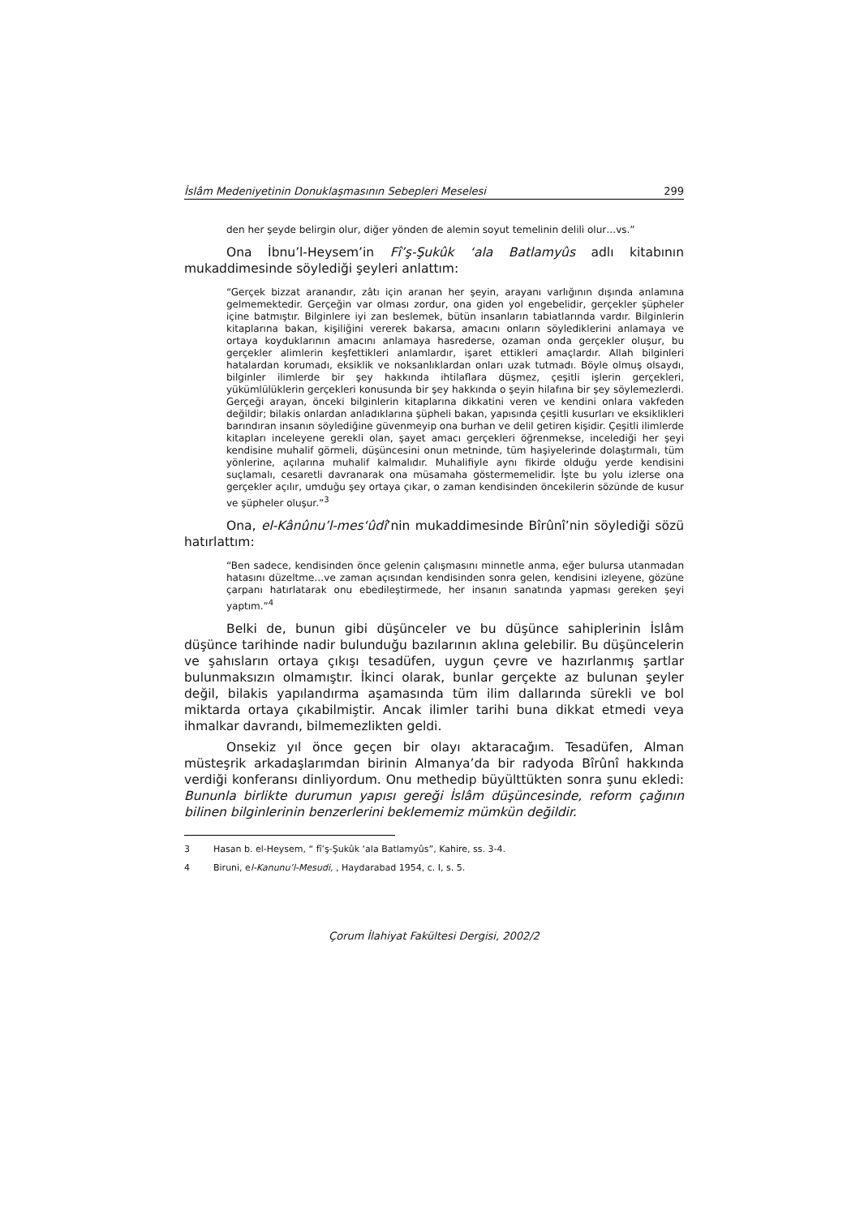İslâm Medeniyetinin Donuklaşmasının Sebepleri Meselesi 299
den her şeyde belirgin olur, diğer yönden de alemin soyut temelinin delili olur…vs.”
Ona İbnu’l-Heysem’in Fî’ş-Şukûk ‘ala Batlamyûs adlı kitabının mukaddimesinde söylediği şeyleri anlattım:
“Gerçek bizzat aranandır, zâtı için aranan her şeyin, arayanı varlığının dışında anlamına gelmemektedir. Gerçeğin var olması zordur, ona giden yol engebelidir, gerçekler şüpheler içine batmıştır. Bilginlere iyi zan beslemek, bütün insanların tabiatlarında vardır. Bilginlerin kitaplarına bakan, kişiliğini vererek bakarsa, amacını onların söylediklerini anlamaya ve ortaya koyduklarının amacını anlamaya hasrederse, ozaman onda gerçekler oluşur, bu gerçekler alimlerin keşfettikleri anlamlardır, işaret ettikleri amaçlardır. Allah bilginleri hatalardan korumadı, eksiklik ve noksanlıklardan onları uzak tutmadı. Böyle olmuş olsaydı, bilginler ilimlerde bir şey hakkında ihtilaflara düşmez, çeşitli işlerin gerçekleri, yükümlülüklerin gerçekleri konusunda bir şey hakkında o şeyin hilafına bir şey söylemezlerdi. Gerçeği arayan, önceki bilginlerin kitaplarına dikkatini veren ve kendini onlara vakfeden değildir; bilakis onlardan anladıklarına şüpheli bakan, yapısında çeşitli kusurları ve eksiklikleri barındıran insanın söylediğine güvenmeyip ona burhan ve delil getiren kişidir. Çeşitli ilimlerde kitapları inceleyene gerekli olan, şayet amacı gerçekleri öğrenmekse, incelediği her şeyi kendisine muhalif görmeli, düşüncesini onun metninde, tüm haşiyelerinde dolaştırmalı, tüm yönlerine, açılarına muhalif kalmalıdır. Muhalifiyle aynı fikirde olduğu yerde kendisini suçlamalı, cesaretli davranarak ona müsamaha göstermemelidir. İşte bu yolu izlerse ona gerçekler açılır, umduğu şey ortaya çıkar, o zaman kendisinden öncekilerin sözünde de kusur ve şüpheler oluşur.”<sup>3</sup>
Ona, el-Kânûnu’l-mes‘ûdî’nin mukaddimesinde Bîrûnî’nin söylediği sözü hatırlattım:
“Ben sadece, kendisinden önce gelenin çalışmasını minnetle anma, eğer bulursa utanmadan hatasını düzeltme…ve zaman açısından kendisinden sonra gelen, kendisini izleyene, gözüne çarpanı hatırlatarak onu ebedileştirmede, her insanın sanatında yapması gereken şeyi yaptım.”<sup>4</sup>
Belki de, bunun gibi düşünceler ve bu düşünce sahiplerinin İslâm düşünce tarihinde nadir bulunduğu bazılarının aklına gelebilir. Bu düşüncelerin ve şahısların ortaya çıkışı tesadüfen, uygun çevre ve hazırlanmış şartlar bulunmaksızın olmamıştır. İkinci olarak, bunlar gerçekte az bulunan şeyler değil, bilakis yapılandırma aşamasında tüm ilim dallarında sürekli ve bol miktarda ortaya çıkabilmiştir. Ancak ilimler tarihi buna dikkat etmedi veya ihmalkar davrandı, bilmemezlikten geldi.
Onsekiz yıl önce geçen bir olayı aktaracağım. Tesadüfen, Alman müsteşrik arkadaşlarımdan birinin Almanya’da bir radyoda Bîrûnî hakkında verdiği konferansı dinliyordum. Onu methedip büyülttükten sonra şunu ekledi: Bununla birlikte durumun yapısı gereği İslâm düşüncesinde, reform çağının bilinen bilginlerinin benzerlerini beklememiz mümkün değildir.
3 Hasan b. el-Heysem, “ fî’ş-Şukûk ‘ala Batlamyûs”, Kahire, ss. 3-4.
4 Biruni, el-Kanunu’l-Mesudi, , Haydarabad 1954, c. I, s. 5.
Çorum İlahiyat Fakültesi Dergisi, 2002/2